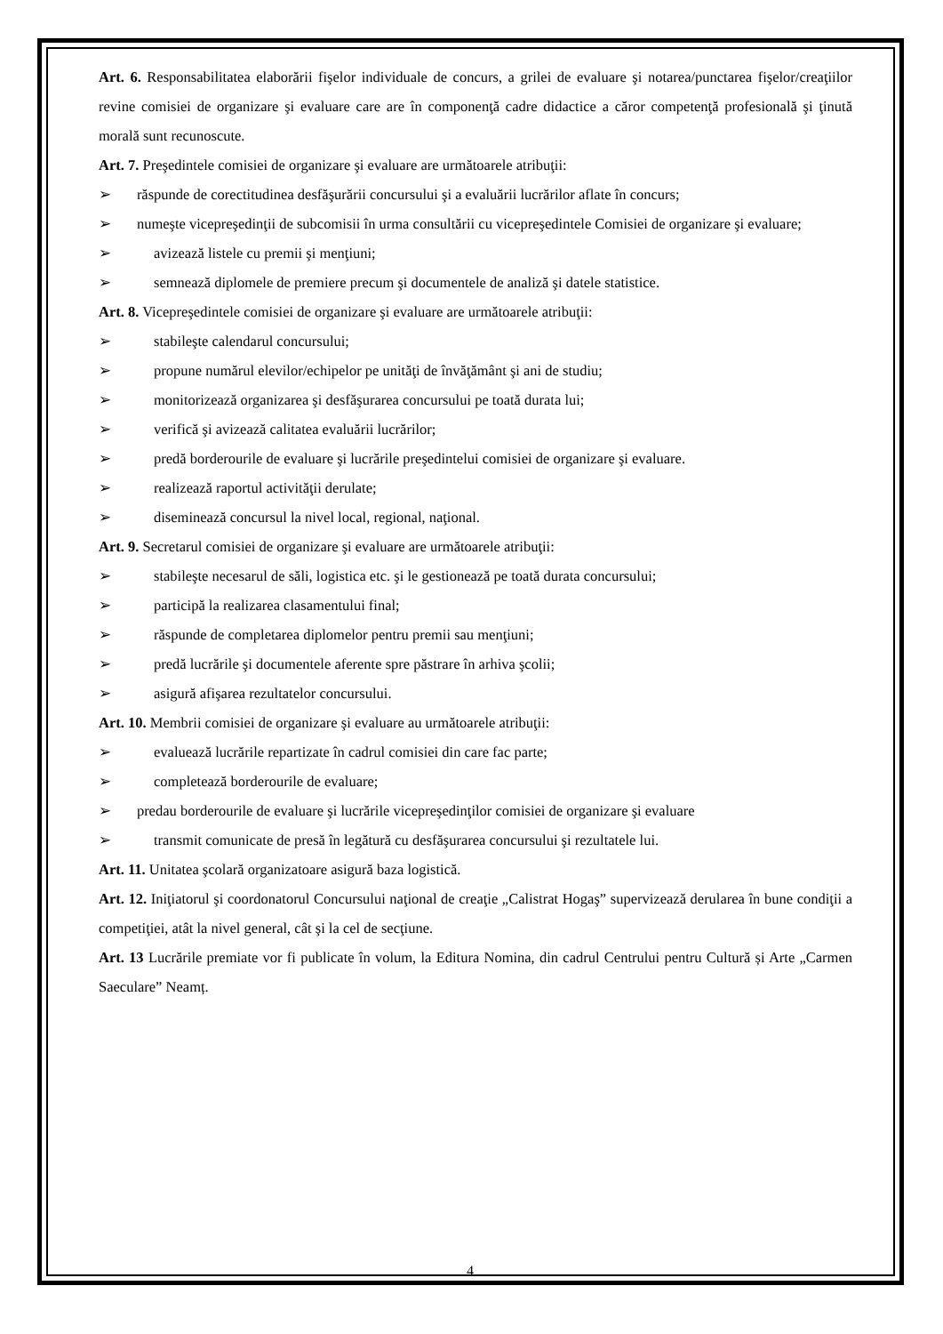Art. 6. Responsabilitatea elaborării fişelor individuale de concurs, a grilei de evaluare şi notarea/punctarea fişelor/creaţiilor revine comisiei de organizare şi evaluare care are în componenţă cadre didactice a căror competenţă profesională şi ţinută morală sunt recunoscute.
Art. 7. Preşedintele comisiei de organizare şi evaluare are următoarele atribuţii:
➢ răspunde de corectitudinea desfăşurării concursului şi a evaluării lucrărilor aflate în concurs;
➢ numeşte vicepreşedinţii de subcomisii în urma consultării cu vicepreşedintele Comisiei de organizare şi evaluare;
➢ avizează listele cu premii şi menţiuni;
➢ semnează diplomele de premiere precum şi documentele de analiză şi datele statistice.
Art. 8. Vicepreşedintele comisiei de organizare şi evaluare are următoarele atribuţii:
➢ stabileşte calendarul concursului;
➢ propune numărul elevilor/echipelor pe unităţi de învăţământ şi ani de studiu;
➢ monitorizează organizarea şi desfăşurarea concursului pe toată durata lui;
➢ verifică şi avizează calitatea evaluării lucrărilor;
➢ predă borderourile de evaluare şi lucrările preşedintelui comisiei de organizare şi evaluare.
➢ realizează raportul activităţii derulate;
➢ diseminează concursul la nivel local, regional, naţional.
Art. 9. Secretarul comisiei de organizare şi evaluare are următoarele atribuţii:
➢ stabileşte necesarul de săli, logistica etc. şi le gestionează pe toată durata concursului;
➢ participă la realizarea clasamentului final;
➢ răspunde de completarea diplomelor pentru premii sau menţiuni;
➢ predă lucrările şi documentele aferente spre păstrare în arhiva şcolii;
➢ asigură afişarea rezultatelor concursului.
Art. 10. Membrii comisiei de organizare şi evaluare au următoarele atribuţii:
➢ evaluează lucrările repartizate în cadrul comisiei din care fac parte;
➢ completează borderourile de evaluare;
➢ predau borderourile de evaluare şi lucrările vicepreşedinţilor comisiei de organizare şi evaluare
➢ transmit comunicate de presă în legătură cu desfăşurarea concursului şi rezultatele lui.
Art. 11. Unitatea şcolară organizatoare asigură baza logistică.
Art. 12. Iniţiatorul şi coordonatorul Concursului naţional de creaţie „Calistrat Hogaş” supervizează derularea în bune condiţii a competiţiei, atât la nivel general, cât şi la cel de secţiune.
Art. 13 Lucrările premiate vor fi publicate în volum, la Editura Nomina, din cadrul Centrului pentru Cultură și Arte „Carmen Saeculare” Neamț.
4